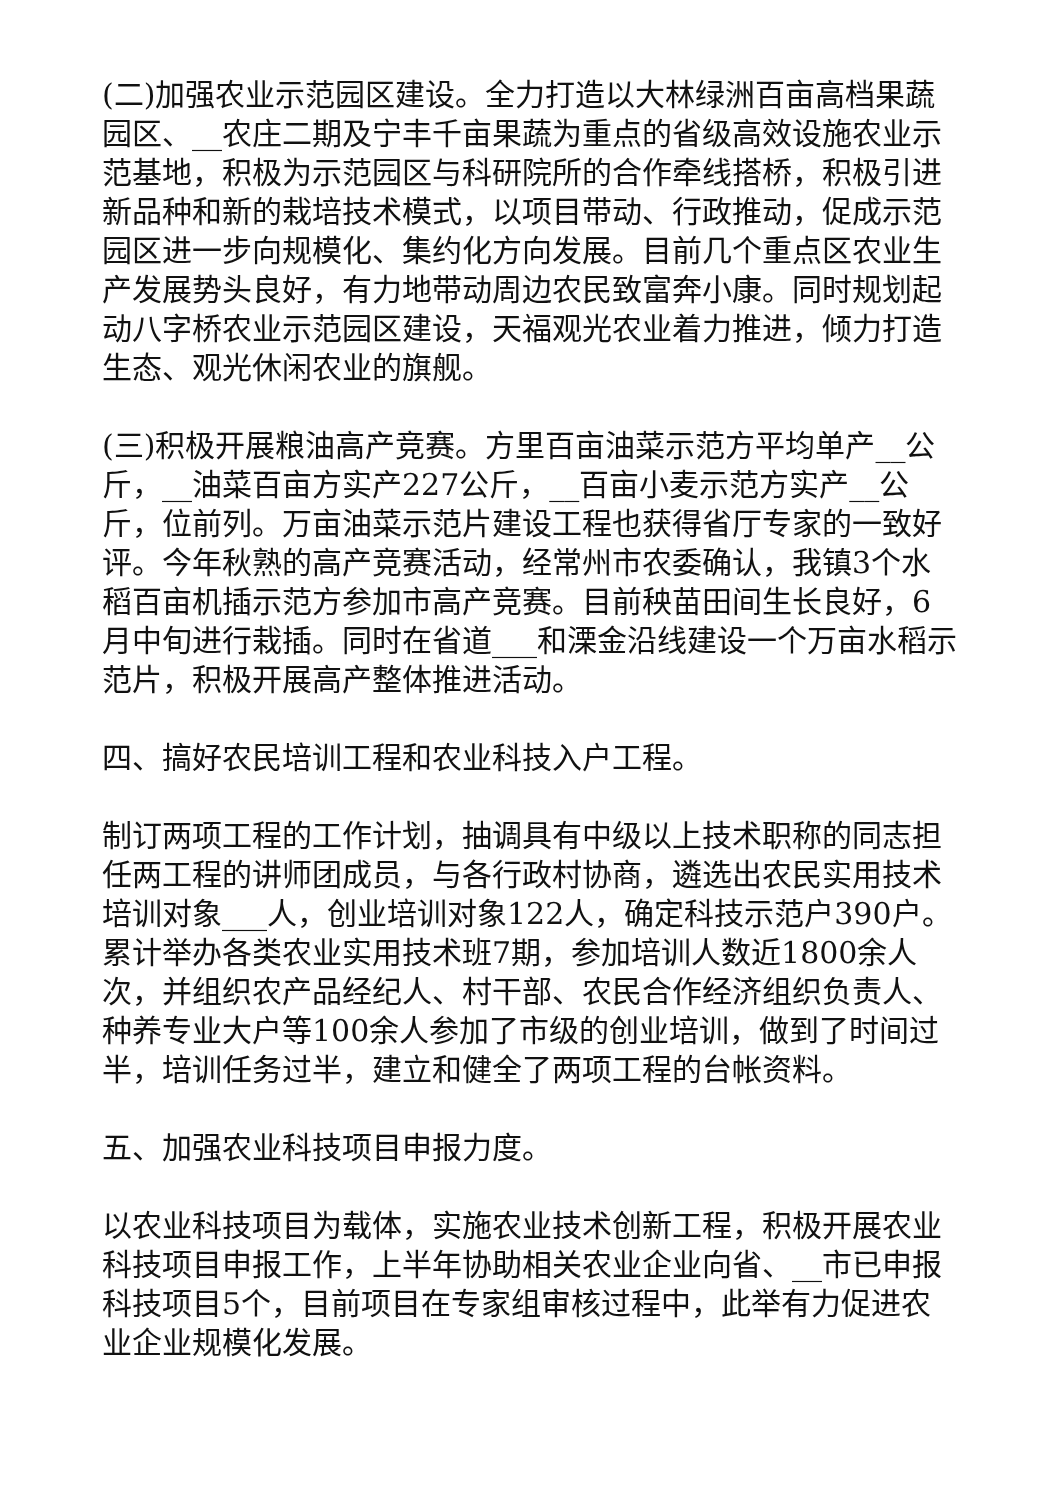(二)加强农业示范园区建设。全力打造以大林绿洲百亩高档果蔬园区、__农庄二期及宁丰千亩果蔬为重点的省级高效设施农业示范基地，积极为示范园区与科研院所的合作牵线搭桥，积极引进新品种和新的栽培技术模式，以项目带动、行政推动，促成示范园区进一步向规模化、集约化方向发展。目前几个重点区农业生产发展势头良好，有力地带动周边农民致富奔小康。同时规划起动八字桥农业示范园区建设，天福观光农业着力推进，倾力打造生态、观光休闲农业的旗舰。
(三)积极开展粮油高产竞赛。方里百亩油菜示范方平均单产__公斤，__油菜百亩方实产227公斤，__百亩小麦示范方实产__公斤，位前列。万亩油菜示范片建设工程也获得省厅专家的一致好评。今年秋熟的高产竞赛活动，经常州市农委确认，我镇3个水稻百亩机插示范方参加市高产竞赛。目前秧苗田间生长良好，6月中旬进行栽插。同时在省道___和溧金沿线建设一个万亩水稻示范片，积极开展高产整体推进活动。
四、搞好农民培训工程和农业科技入户工程。
制订两项工程的工作计划，抽调具有中级以上技术职称的同志担任两工程的讲师团成员，与各行政村协商，遴选出农民实用技术培训对象___人，创业培训对象122人，确定科技示范户390户。累计举办各类农业实用技术班7期，参加培训人数近1800余人次，并组织农产品经纪人、村干部、农民合作经济组织负责人、种养专业大户等100余人参加了市级的创业培训，做到了时间过半，培训任务过半，建立和健全了两项工程的台帐资料。
五、加强农业科技项目申报力度。
以农业科技项目为载体，实施农业技术创新工程，积极开展农业科技项目申报工作，上半年协助相关农业企业向省、__市已申报科技项目5个，目前项目在专家组审核过程中，此举有力促进农业企业规模化发展。